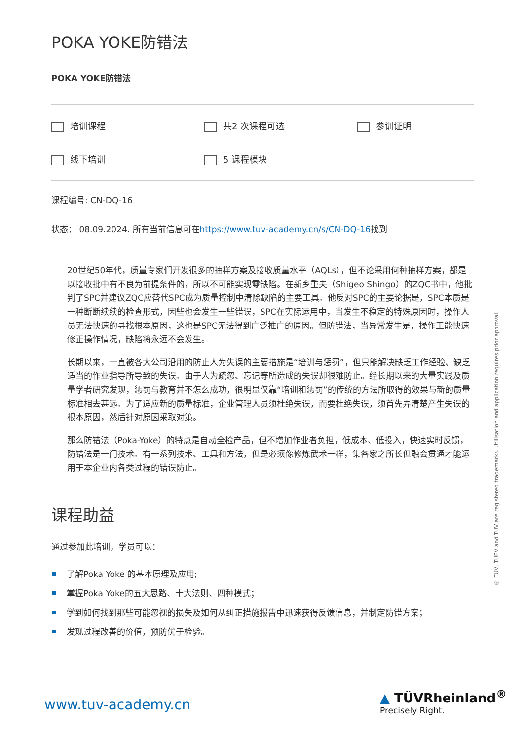POKA YOKE防错法
POKA YOKE防错法
培训课程
共2 次课程可选
参训证明
线下培训
5 课程模块
课程编号: CN-DQ-16
状态： 08.09.2024. 所有当前信息可在https://www.tuv-academy.cn/s/CN-DQ-16找到
20世纪50年代，质量专家们开发很多的抽样方案及接收质量水平（AQLs），但不论采用何种抽样方案，都是以接收批中有不良为前提条件的，所以不可能实现零缺陷。在新乡重夫（Shigeo Shingo）的ZQC书中，他批判了SPC并建议ZQC应替代SPC成为质量控制中清除缺陷的主要工具。他反对SPC的主要论据是，SPC本质是一种断断续续的检查形式，因些也会发生一些错误，SPC在实际运用中，当发生不稳定的特殊原因时，操作人员无法快速的寻找根本原因，这也是SPC无法得到广泛推广的原因。但防错法，当异常发生是，操作工能快速修正操作情况，缺陷将永远不会发生。
长期以来，一直被各大公司沿用的防止人为失误的主要措施是“培训与惩罚”，但只能解决缺乏工作经验、缺乏适当的作业指导所导致的失误。由于人为疏忽、忘记等所造成的失误却很难防止。经长期以来的大量实践及质量学者研究发现，惩罚与教育并不怎么成功，很明显仅靠“培训和惩罚”的传统的方法所取得的效果与新的质量标准相去甚远。为了适应新的质量标准，企业管理人员须杜绝失误，而要杜绝失误，须首先弄清楚产生失误的根本原因，然后针对原因采取对策。
那么防错法（Poka-Yoke）的特点是自动全检产品，但不增加作业者负担，低成本、低投入，快速实时反馈，防错法是一门技术。有一系列技术、工具和方法，但是必须像修炼武术一样，集各家之所长但融会贯通才能运用于本企业内各类过程的错误防止。
课程助益
通过参加此培训，学员可以：
了解Poka Yoke 的基本原理及应用;
掌握Poka Yoke的五大思路、十大法则、四种模式；
学到如何找到那些可能忽视的损失及如何从纠正措施报告中迅速获得反馈信息，并制定防错方案；
发现过程改善的价值，预防优于检验。
® TÜV, TUEV and TUV are registered trademarks. Utilisation and application requires prior approval.
www.tuv-academy.cn
▲ TÜVRheinland<sup>®</sup>
Precisely Right.